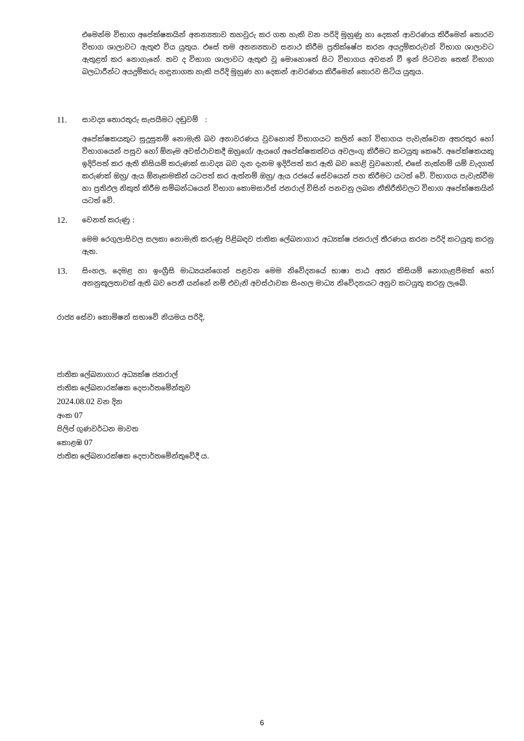එමෙන්ම විභාග අපේක්ෂකයින් අනන්‍යතාව තහවුරු කර ගත හැකි වන පරිදි මුහුණු හා දෙකන් ආවරණය කිරීමෙන් තොරව විභාග ශාලාවට ඇතුළු විය යුතුය. එසේ තම අනන්‍යතාව සනාථ කිරීම ප්‍රතික්ෂේප කරන අයදුම්කරුවන් විභාග ශාලාවට ඇතුළත් කර නොගැනේ. තව ද විභාග ශාලාවට ඇතුළු වූ මොහොතේ සිට විභාගය අවසන් වී ඉන් පිටවන තෙක් විභාග බලධාරීන්ට අයදුම්කරු හඳුනාගත හැකි පරිදි මුහුණ හා දෙකන් ආවරණය කිරීමෙන් තොරව සිටිය යුතුය.
11. සාවද්‍ය තොරතුරු සැපයීමට දඬුවම් :
අපේක්ෂකයකුට සුදුසුකම් නොමැති බව අනාවරණය වුවහොත් විභාගයට කලින් හෝ විභාගය පැවැත්වෙන අතරතුර හෝ විභාගයෙන් පසුව හෝ ඕනෑම අවස්ථාවකදී ඔහුගේ/ ඇයගේ අපේක්ෂකත්වය අවලංගු කිරීමට කටයුතු කෙරේ. අපේක්ෂකයකු ඉදිරිපත් කර ඇති කිසියම් කරුණක් සාවද්‍ය බව දැන දැනම ඉදිරිපත් කර ඇති බව හෙළි වුවහොත්, එසේ නැත්නම් යම් වැදගත් කරුණක් ඔහු/ ඇය ඕනෑකමකින් යටපත් කර ඇත්නම් ඔහු/ ඇය රජයේ සේවයෙන් පහ කිරීමට යටත් වේ. විභාගය පැවැත්වීම හා ප්‍රතිඵල නිකුත් කිරීම සම්බන්ධයෙන් විභාග කොමසාරිස් ජනරාල් විසින් පනවනු ලබන නීතිරීතිවලට විභාග අපේක්ෂකයින් යටත් වේ.
12. වෙනත් කරුණු :
මෙම රෙගුලාසිවල සලකා නොමැති කරුණු පිළිබඳව ජාතික ලේඛනාගාර අධ්‍යක්ෂ ජනරාල් තීරණය කරන පරිදි කටයුතු කරනු ඇත.
13. සිංහල, දෙමළ හා ඉංග්‍රීසි මාධ්‍යයන්ගෙන් පළවන මෙම නිවේදනයේ භාෂා පාඨ අතර කිසියම් නොගැළපීමක් හෝ අනනුකූලතාවක් ඇති බව පෙනී යන්නේ නම් එවැනි අවස්ථාවක සිංහල මාධ්‍ය නිවේදනයට අනුව කටයුතු කරනු ලැබේ.
රාජ්‍ය සේවා කොමිෂන් සභාවේ නියමය පරිදි,
ජාතික ලේඛනාගාර අධ්‍යක්ෂ ජනරාල්
ජාතික ලේඛනාරක්ෂක දෙපාර්තමේන්තුව
2024.08.02 වන දින
අංක 07
පිලිප් ගුණවර්ධන මාවත
කොළඹ 07
ජාතික ලේඛනාරක්ෂක දෙපාර්තමේන්තුවේදී ය.
6